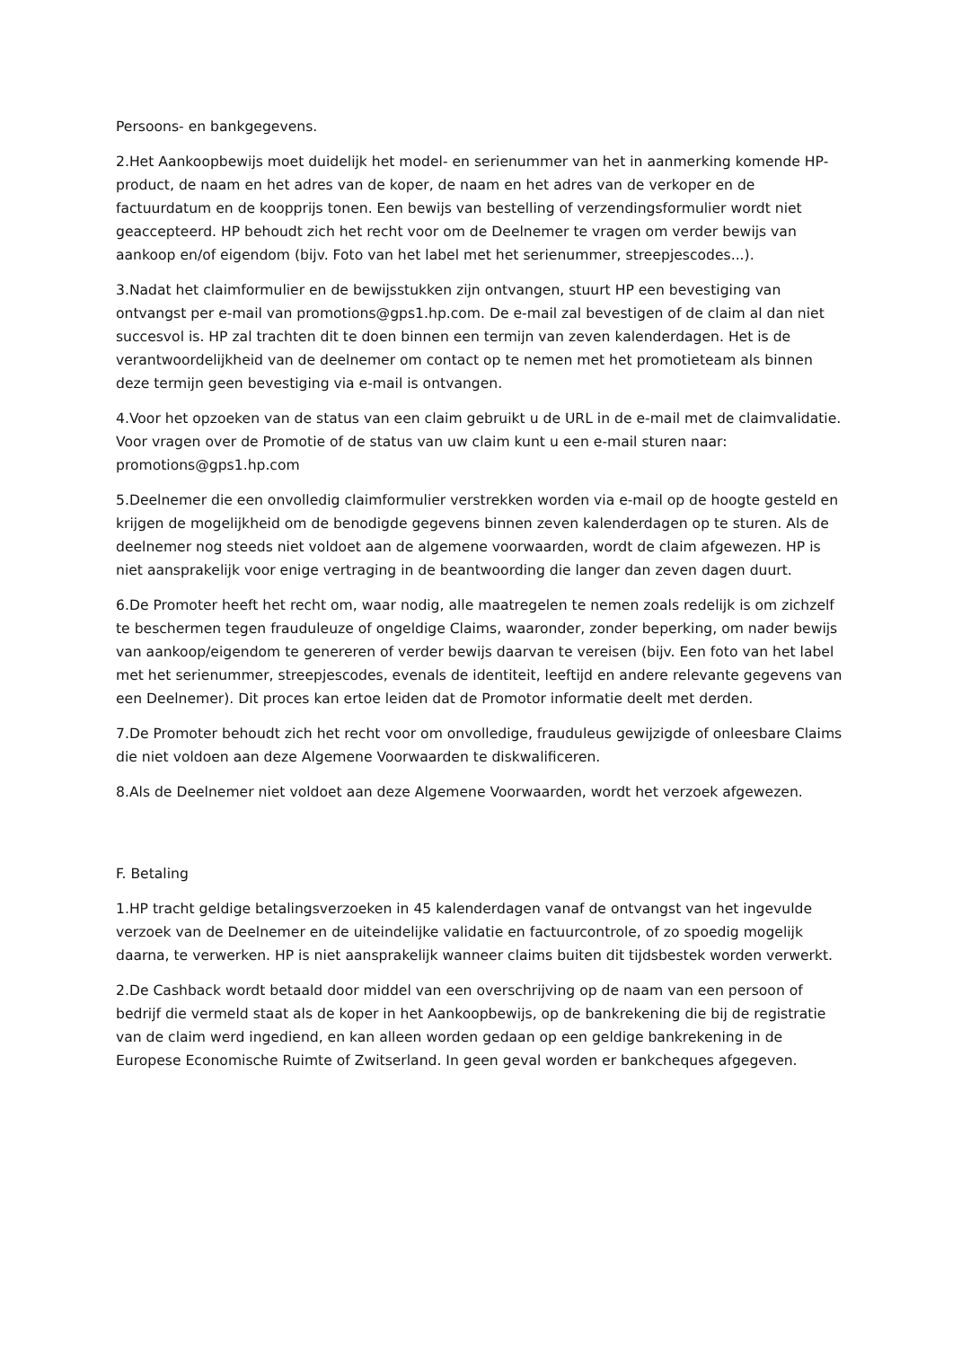Persoons- en bankgegevens.
2.Het Aankoopbewijs moet duidelijk het model- en serienummer van het in aanmerking komende HP-product, de naam en het adres van de koper, de naam en het adres van de verkoper en de factuurdatum en de koopprijs tonen. Een bewijs van bestelling of verzendingsformulier wordt niet geaccepteerd. HP behoudt zich het recht voor om de Deelnemer te vragen om verder bewijs van aankoop en/of eigendom (bijv. Foto van het label met het serienummer, streepjescodes...).
3.Nadat het claimformulier en de bewijsstukken zijn ontvangen, stuurt HP een bevestiging van ontvangst per e-mail van promotions@gps1.hp.com. De e-mail zal bevestigen of de claim al dan niet succesvol is. HP zal trachten dit te doen binnen een termijn van zeven kalenderdagen. Het is de verantwoordelijkheid van de deelnemer om contact op te nemen met het promotieteam als binnen deze termijn geen bevestiging via e-mail is ontvangen.
4.Voor het opzoeken van de status van een claim gebruikt u de URL in de e-mail met de claimvalidatie. Voor vragen over de Promotie of de status van uw claim kunt u een e-mail sturen naar: promotions@gps1.hp.com
5.Deelnemer die een onvolledig claimformulier verstrekken worden via e-mail op de hoogte gesteld en krijgen de mogelijkheid om de benodigde gegevens binnen zeven kalenderdagen op te sturen. Als de deelnemer nog steeds niet voldoet aan de algemene voorwaarden, wordt de claim afgewezen. HP is niet aansprakelijk voor enige vertraging in de beantwoording die langer dan zeven dagen duurt.
6.De Promoter heeft het recht om, waar nodig, alle maatregelen te nemen zoals redelijk is om zichzelf te beschermen tegen frauduleuze of ongeldige Claims, waaronder, zonder beperking, om nader bewijs van aankoop/eigendom te genereren of verder bewijs daarvan te vereisen (bijv. Een foto van het label met het serienummer, streepjescodes, evenals de identiteit, leeftijd en andere relevante gegevens van een Deelnemer). Dit proces kan ertoe leiden dat de Promotor informatie deelt met derden.
7.De Promoter behoudt zich het recht voor om onvolledige, frauduleus gewijzigde of onleesbare Claims die niet voldoen aan deze Algemene Voorwaarden te diskwalificeren.
8.Als de Deelnemer niet voldoet aan deze Algemene Voorwaarden, wordt het verzoek afgewezen.
F. Betaling
1.HP tracht geldige betalingsverzoeken in 45 kalenderdagen vanaf de ontvangst van het ingevulde verzoek van de Deelnemer en de uiteindelijke validatie en factuurcontrole, of zo spoedig mogelijk daarna, te verwerken. HP is niet aansprakelijk wanneer claims buiten dit tijdsbestek worden verwerkt.
2.De Cashback wordt betaald door middel van een overschrijving op de naam van een persoon of bedrijf die vermeld staat als de koper in het Aankoopbewijs, op de bankrekening die bij de registratie van de claim werd ingediend, en kan alleen worden gedaan op een geldige bankrekening in de Europese Economische Ruimte of Zwitserland. In geen geval worden er bankcheques afgegeven.